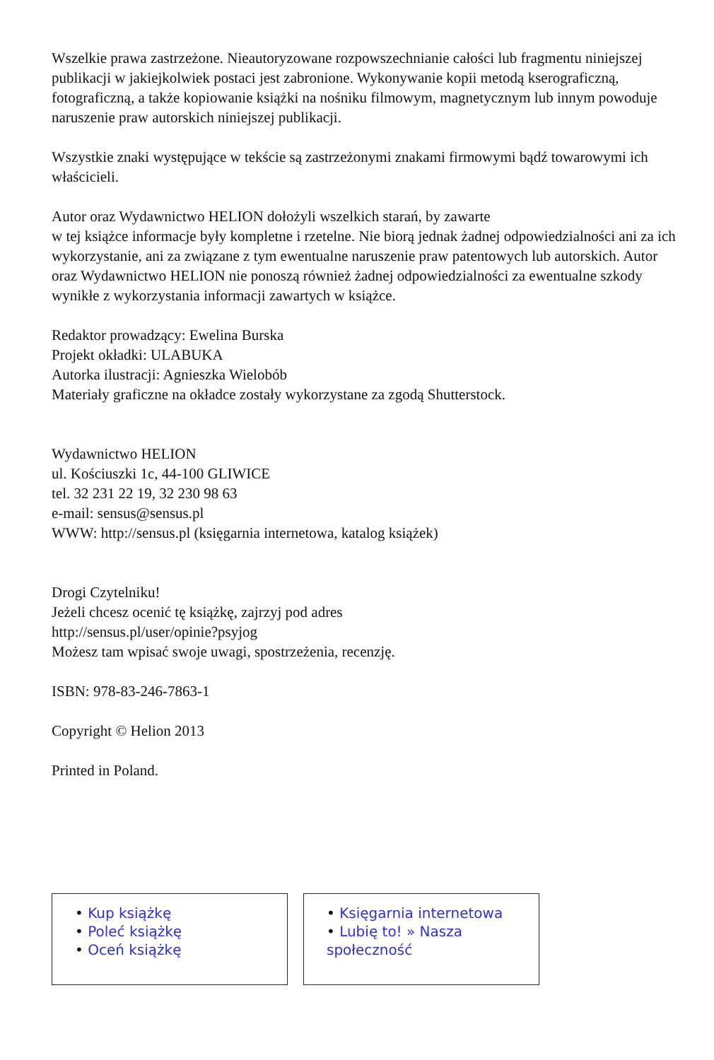Wszelkie prawa zastrzeżone. Nieautoryzowane rozpowszechnianie całości lub fragmentu niniejszej publikacji w jakiejkolwiek postaci jest zabronione. Wykonywanie kopii metodą kserograficzną, fotograficzną, a także kopiowanie książki na nośniku filmowym, magnetycznym lub innym powoduje naruszenie praw autorskich niniejszej publikacji.
Wszystkie znaki występujące w tekście są zastrzeżonymi znakami firmowymi bądź towarowymi ich właścicieli.
Autor oraz Wydawnictwo HELION dołożyli wszelkich starań, by zawarte
w tej książce informacje były kompletne i rzetelne. Nie biorą jednak żadnej odpowiedzialności ani za ich wykorzystanie, ani za związane z tym ewentualne naruszenie praw patentowych lub autorskich. Autor oraz Wydawnictwo HELION nie ponoszą również żadnej odpowiedzialności za ewentualne szkody wynikłe z wykorzystania informacji zawartych w książce.
Redaktor prowadzący: Ewelina Burska
Projekt okładki: ULABUKA
Autorka ilustracji: Agnieszka Wielobób
Materiały graficzne na okładce zostały wykorzystane za zgodą Shutterstock.
Wydawnictwo HELION
ul. Kościuszki 1c, 44-100 GLIWICE
tel. 32 231 22 19, 32 230 98 63
e-mail: sensus@sensus.pl
WWW: http://sensus.pl (księgarnia internetowa, katalog książek)
Drogi Czytelniku!
Jeżeli chcesz ocenić tę książkę, zajrzyj pod adres
http://sensus.pl/user/opinie?psyjog
Możesz tam wpisać swoje uwagi, spostrzeżenia, recenzję.
ISBN: 978-83-246-7863-1
Copyright © Helion 2013
Printed in Poland.
• Kup książkę
• Poleć książkę
• Oceń książkę
• Księgarnia internetowa
• Lubię to! » Nasza społeczność